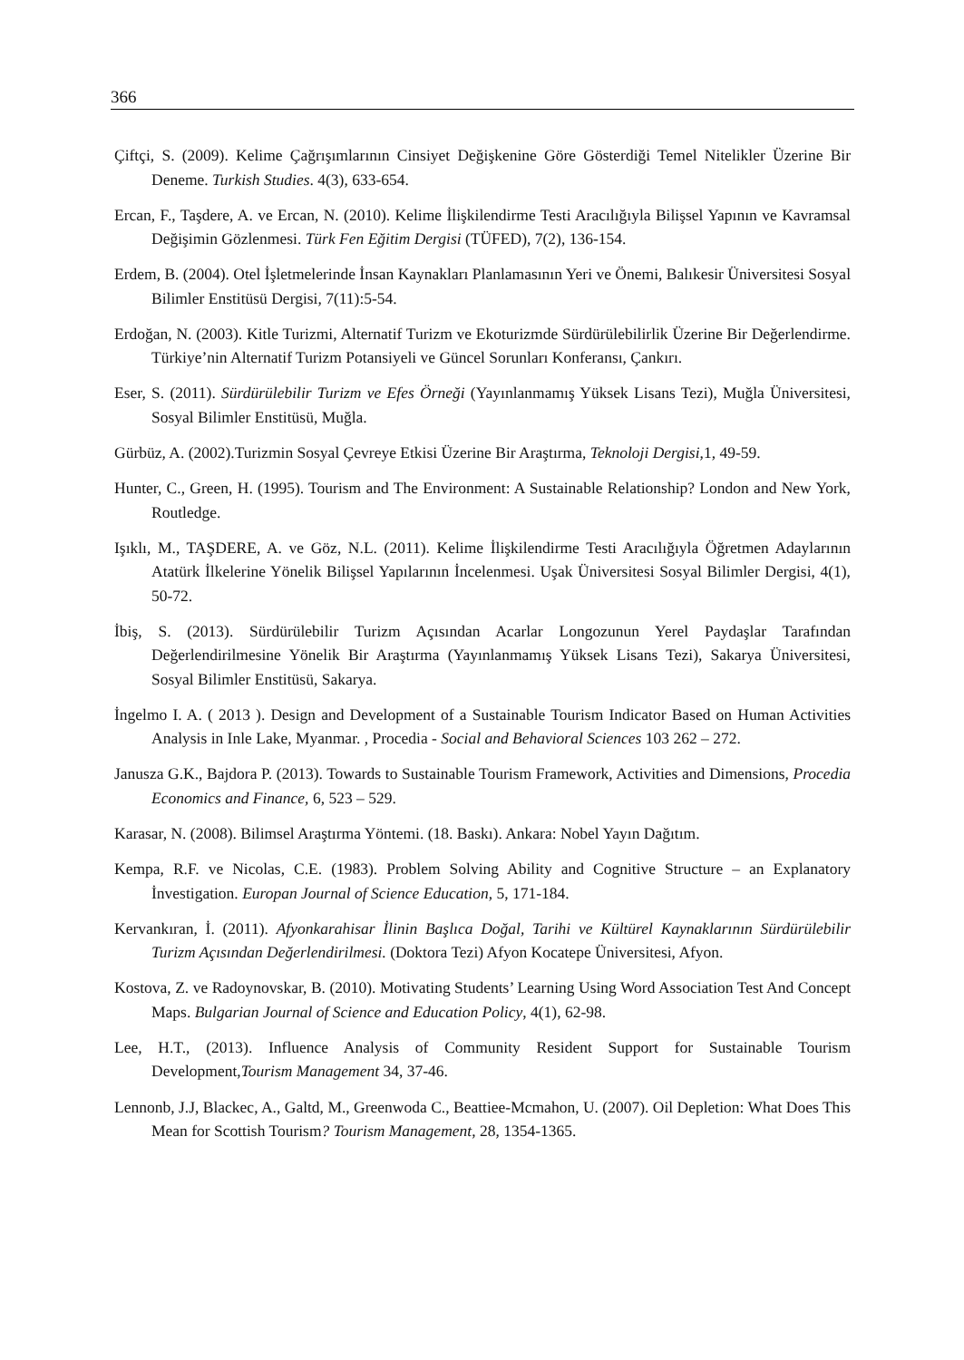366
Çiftçi, S. (2009). Kelime Çağrışımlarının Cinsiyet Değişkenine Göre Gösterdiği Temel Nitelikler Üzerine Bir Deneme. Turkish Studies. 4(3), 633-654.
Ercan, F., Taşdere, A. ve Ercan, N. (2010). Kelime İlişkilendirme Testi Aracılığıyla Bilişsel Yapının ve Kavramsal Değişimin Gözlenmesi. Türk Fen Eğitim Dergisi (TÜFED), 7(2), 136-154.
Erdem, B. (2004). Otel İşletmelerinde İnsan Kaynakları Planlamasının Yeri ve Önemi, Balıkesir Üniversitesi Sosyal Bilimler Enstitüsü Dergisi, 7(11):5-54.
Erdoğan, N. (2003). Kitle Turizmi, Alternatif Turizm ve Ekoturizmde Sürdürülebilirlik Üzerine Bir Değerlendirme. Türkiye’nin Alternatif Turizm Potansiyeli ve Güncel Sorunları Konferansı, Çankırı.
Eser, S. (2011). Sürdürülebilir Turizm ve Efes Örneği (Yayınlanmamış Yüksek Lisans Tezi), Muğla Üniversitesi, Sosyal Bilimler Enstitüsü, Muğla.
Gürbüz, A. (2002).Turizmin Sosyal Çevreye Etkisi Üzerine Bir Araştırma, Teknoloji Dergisi,1, 49-59.
Hunter, C., Green, H. (1995). Tourism and The Environment: A Sustainable Relationship? London and New York, Routledge.
Işıklı, M., TAŞDERE, A. ve Göz, N.L. (2011). Kelime İlişkilendirme Testi Aracılığıyla Öğretmen Adaylarının Atatürk İlkelerine Yönelik Bilişsel Yapılarının İncelenmesi. Uşak Üniversitesi Sosyal Bilimler Dergisi, 4(1), 50-72.
İbiş, S. (2013). Sürdürülebilir Turizm Açısından Acarlar Longozunun Yerel Paydaşlar Tarafından Değerlendirilmesine Yönelik Bir Araştırma (Yayınlanmamış Yüksek Lisans Tezi), Sakarya Üniversitesi, Sosyal Bilimler Enstitüsü, Sakarya.
İngelmo I. A. ( 2013 ). Design and Development of a Sustainable Tourism Indicator Based on Human Activities Analysis in Inle Lake, Myanmar. , Procedia - Social and Behavioral Sciences 103 262 – 272.
Janusza G.K., Bajdora P. (2013). Towards to Sustainable Tourism Framework, Activities and Dimensions, Procedia Economics and Finance, 6, 523 – 529.
Karasar, N. (2008). Bilimsel Araştırma Yöntemi. (18. Baskı). Ankara: Nobel Yayın Dağıtım.
Kempa, R.F. ve Nicolas, C.E. (1983). Problem Solving Ability and Cognitive Structure – an Explanatory İnvestigation. Europan Journal of Science Education, 5, 171-184.
Kervankıran, İ. (2011). Afyonkarahisar İlinin Başlıca Doğal, Tarihi ve Kültürel Kaynaklarının Sürdürülebilir Turizm Açısından Değerlendirilmesi. (Doktora Tezi) Afyon Kocatepe Üniversitesi, Afyon.
Kostova, Z. ve Radoynovskar, B. (2010). Motivating Students’ Learning Using Word Association Test And Concept Maps. Bulgarian Journal of Science and Education Policy, 4(1), 62-98.
Lee, H.T., (2013). Influence Analysis of Community Resident Support for Sustainable Tourism Development,Tourism Management 34, 37-46.
Lennonb, J.J, Blackec, A., Galtd, M., Greenwoda C., Beattiee-Mcmahon, U. (2007). Oil Depletion: What Does This Mean for Scottish Tourism? Tourism Management, 28, 1354-1365.